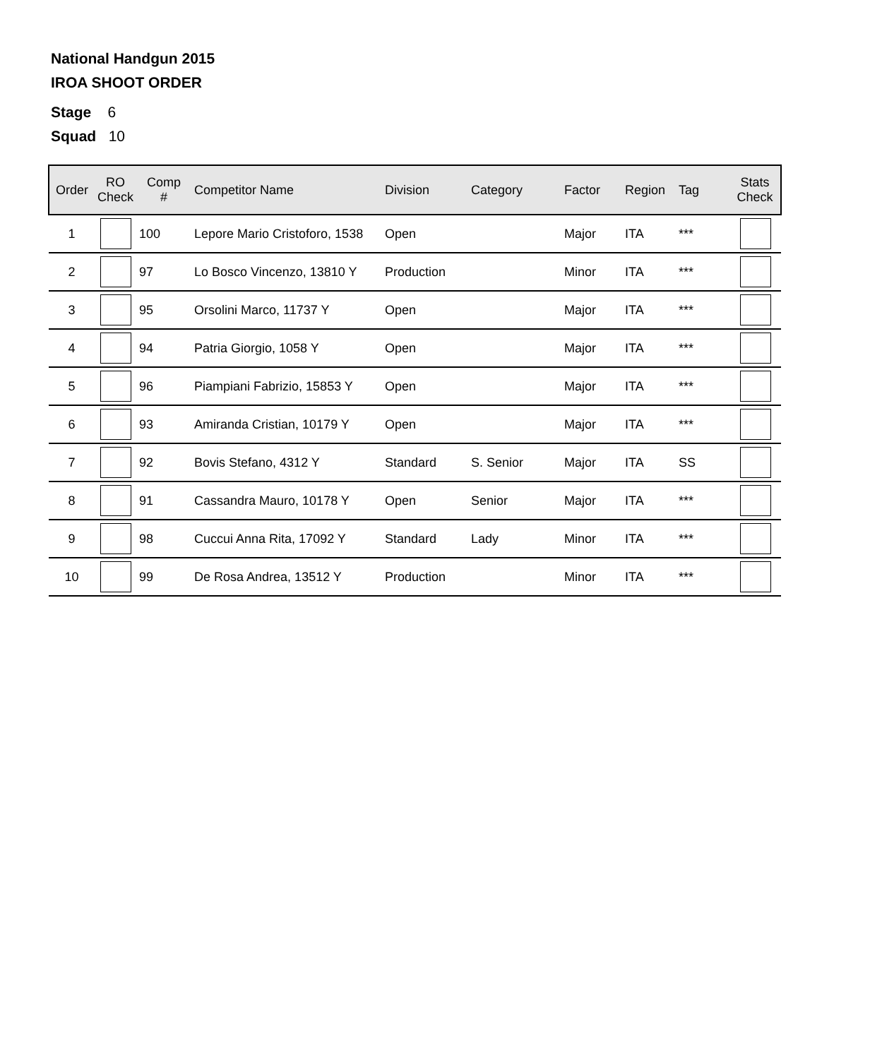National Handgun 2015
IROA SHOOT ORDER
Stage 6
Squad 10
| Order | RO Check | Comp # | Competitor Name | Division | Category | Factor | Region | Tag | Stats Check |
| --- | --- | --- | --- | --- | --- | --- | --- | --- | --- |
| 1 | | 100 | Lepore Mario Cristoforo, 1538 | Open | | Major | ITA | *** | |
| 2 | | 97 | Lo Bosco Vincenzo, 13810 Y | Production | | Minor | ITA | *** | |
| 3 | | 95 | Orsolini Marco, 11737 Y | Open | | Major | ITA | *** | |
| 4 | | 94 | Patria Giorgio, 1058 Y | Open | | Major | ITA | *** | |
| 5 | | 96 | Piampiani Fabrizio, 15853 Y | Open | | Major | ITA | *** | |
| 6 | | 93 | Amiranda Cristian, 10179 Y | Open | | Major | ITA | *** | |
| 7 | | 92 | Bovis Stefano, 4312 Y | Standard | S. Senior | Major | ITA | SS | |
| 8 | | 91 | Cassandra Mauro, 10178 Y | Open | Senior | Major | ITA | *** | |
| 9 | | 98 | Cuccui Anna Rita, 17092 Y | Standard | Lady | Minor | ITA | *** | |
| 10 | | 99 | De Rosa Andrea, 13512 Y | Production | | Minor | ITA | *** | |